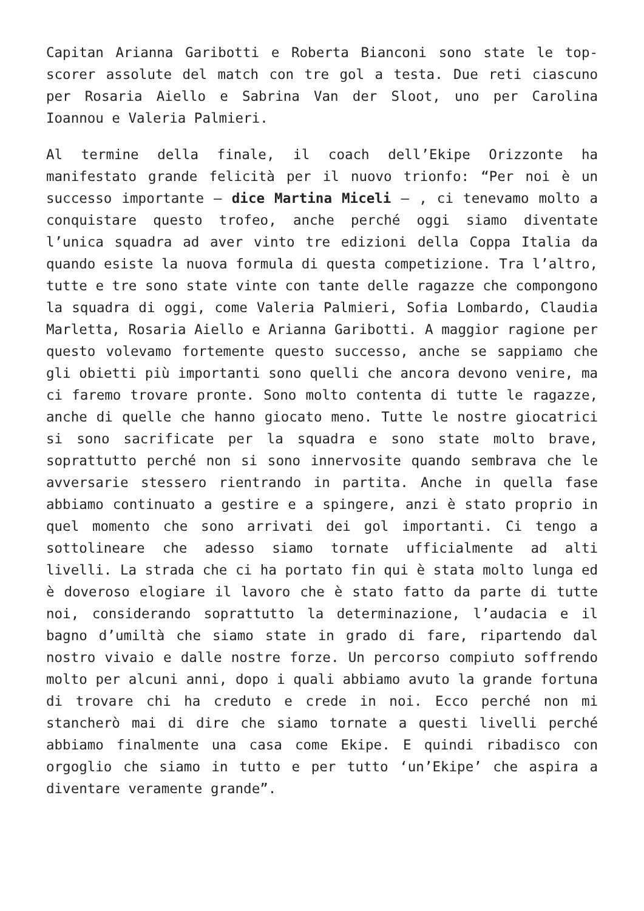Capitan Arianna Garibotti e Roberta Bianconi sono state le top-scorer assolute del match con tre gol a testa. Due reti ciascuno per Rosaria Aiello e Sabrina Van der Sloot, uno per Carolina Ioannou e Valeria Palmieri.
Al termine della finale, il coach dell’Ekipe Orizzonte ha manifestato grande felicità per il nuovo trionfo: “Per noi è un successo importante – dice Martina Miceli – , ci tenevamo molto a conquistare questo trofeo, anche perché oggi siamo diventate l’unica squadra ad aver vinto tre edizioni della Coppa Italia da quando esiste la nuova formula di questa competizione. Tra l’altro, tutte e tre sono state vinte con tante delle ragazze che compongono la squadra di oggi, come Valeria Palmieri, Sofia Lombardo, Claudia Marletta, Rosaria Aiello e Arianna Garibotti. A maggior ragione per questo volevamo fortemente questo successo, anche se sappiamo che gli obietti più importanti sono quelli che ancora devono venire, ma ci faremo trovare pronte. Sono molto contenta di tutte le ragazze, anche di quelle che hanno giocato meno. Tutte le nostre giocatrici si sono sacrificate per la squadra e sono state molto brave, soprattutto perché non si sono innervosite quando sembrava che le avversarie stessero rientrando in partita. Anche in quella fase abbiamo continuato a gestire e a spingere, anzi è stato proprio in quel momento che sono arrivati dei gol importanti. Ci tengo a sottolineare che adesso siamo tornate ufficialmente ad alti livelli. La strada che ci ha portato fin qui è stata molto lunga ed è doveroso elogiare il lavoro che è stato fatto da parte di tutte noi, considerando soprattutto la determinazione, l’audacia e il bagno d’umiltà che siamo state in grado di fare, ripartendo dal nostro vivaio e dalle nostre forze. Un percorso compiuto soffrendo molto per alcuni anni, dopo i quali abbiamo avuto la grande fortuna di trovare chi ha creduto e crede in noi. Ecco perché non mi stancherò mai di dire che siamo tornate a questi livelli perché abbiamo finalmente una casa come Ekipe. E quindi ribadisco con orgoglio che siamo in tutto e per tutto ‘un’Ekipe’ che aspira a diventare veramente grande”.